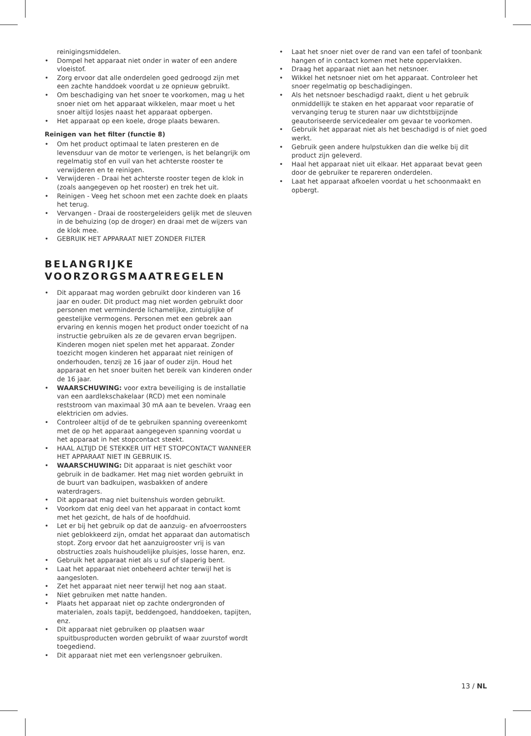reinigingsmiddelen.
• Dompel het apparaat niet onder in water of een andere vloeistof.
• Zorg ervoor dat alle onderdelen goed gedroogd zijn met een zachte handdoek voordat u ze opnieuw gebruikt.
• Om beschadiging van het snoer te voorkomen, mag u het snoer niet om het apparaat wikkelen, maar moet u het snoer altijd losjes naast het apparaat opbergen.
• Het apparaat op een koele, droge plaats bewaren.
Reinigen van het filter (functie 8)
• Om het product optimaal te laten presteren en de levensduur van de motor te verlengen, is het belangrijk om regelmatig stof en vuil van het achterste rooster te verwijderen en te reinigen.
• Verwijderen - Draai het achterste rooster tegen de klok in (zoals aangegeven op het rooster) en trek het uit.
• Reinigen - Veeg het schoon met een zachte doek en plaats het terug.
• Vervangen - Draai de roostergeleiders gelijk met de sleuven in de behuizing (op de droger) en draai met de wijzers van de klok mee.
• GEBRUIK HET APPARAAT NIET ZONDER FILTER
BELANGRIJKE
VOORZORGSMAATREGELEN
• Dit apparaat mag worden gebruikt door kinderen van 16 jaar en ouder. Dit product mag niet worden gebruikt door personen met verminderde lichamelijke, zintuiglijke of geestelijke vermogens. Personen met een gebrek aan ervaring en kennis mogen het product onder toezicht of na instructie gebruiken als ze de gevaren ervan begrijpen. Kinderen mogen niet spelen met het apparaat. Zonder toezicht mogen kinderen het apparaat niet reinigen of onderhouden, tenzij ze 16 jaar of ouder zijn. Houd het apparaat en het snoer buiten het bereik van kinderen onder de 16 jaar.
• WAARSCHUWING: voor extra beveiliging is de installatie van een aardlekschakelaar (RCD) met een nominale reststroom van maximaal 30 mA aan te bevelen. Vraag een elektricien om advies.
• Controleer altijd of de te gebruiken spanning overeenkomt met de op het apparaat aangegeven spanning voordat u het apparaat in het stopcontact steekt.
• HAAL ALTIJD DE STEKKER UIT HET STOPCONTACT WANNEER HET APPARAAT NIET IN GEBRUIK IS.
• WAARSCHUWING: Dit apparaat is niet geschikt voor gebruik in de badkamer. Het mag niet worden gebruikt in de buurt van badkuipen, wasbakken of andere waterdragers.
• Dit apparaat mag niet buitenshuis worden gebruikt.
• Voorkom dat enig deel van het apparaat in contact komt met het gezicht, de hals of de hoofdhuid.
• Let er bij het gebruik op dat de aanzuig- en afvoerroosters niet geblokkeerd zijn, omdat het apparaat dan automatisch stopt. Zorg ervoor dat het aanzuigrooster vrij is van obstructies zoals huishoudelijke pluisjes, losse haren, enz.
• Gebruik het apparaat niet als u suf of slaperig bent.
• Laat het apparaat niet onbeheerd achter terwijl het is aangesloten.
• Zet het apparaat niet neer terwijl het nog aan staat.
• Niet gebruiken met natte handen.
• Plaats het apparaat niet op zachte ondergronden of materialen, zoals tapijt, beddengoed, handdoeken, tapijten, enz.
• Dit apparaat niet gebruiken op plaatsen waar spuitbusproducten worden gebruikt of waar zuurstof wordt toegediend.
• Dit apparaat niet met een verlengsnoer gebruiken.
• Laat het snoer niet over de rand van een tafel of toonbank hangen of in contact komen met hete oppervlakken.
• Draag het apparaat niet aan het netsnoer.
• Wikkel het netsnoer niet om het apparaat. Controleer het snoer regelmatig op beschadigingen.
• Als het netsnoer beschadigd raakt, dient u het gebruik onmiddellijk te staken en het apparaat voor reparatie of vervanging terug te sturen naar uw dichtstbijzijnde geautoriseerde servicedealer om gevaar te voorkomen.
• Gebruik het apparaat niet als het beschadigd is of niet goed werkt.
• Gebruik geen andere hulpstukken dan die welke bij dit product zijn geleverd.
• Haal het apparaat niet uit elkaar. Het apparaat bevat geen door de gebruiker te repareren onderdelen.
• Laat het apparaat afkoelen voordat u het schoonmaakt en opbergt.
13 / NL